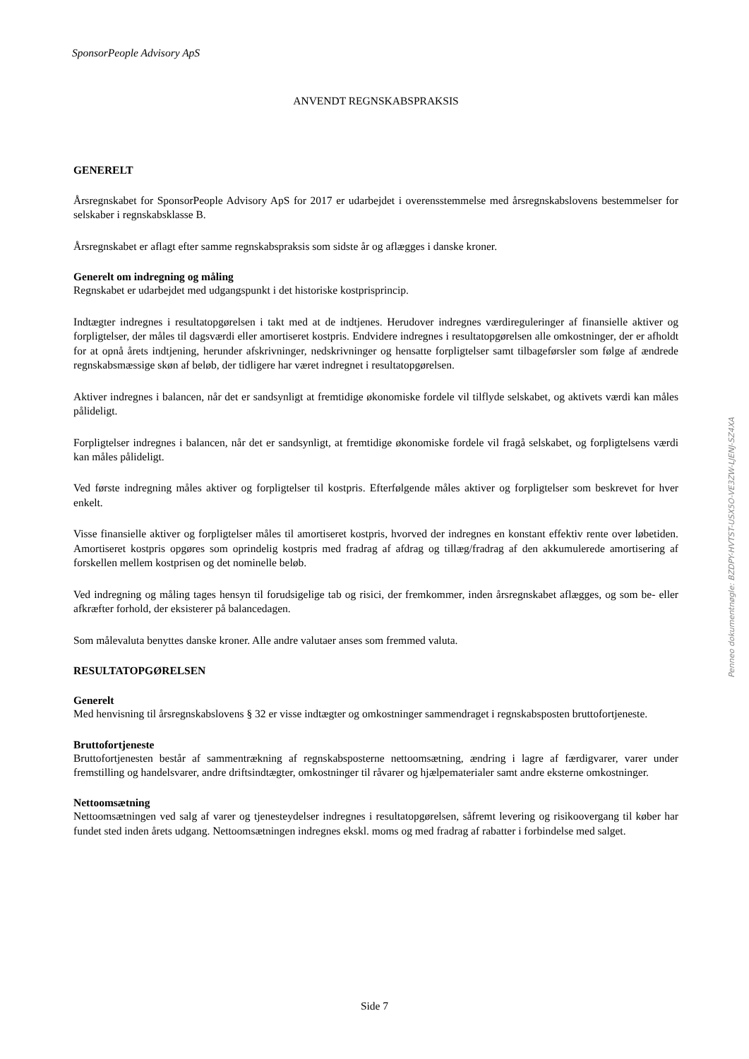SponsorPeople Advisory ApS
ANVENDT REGNSKABSPRAKSIS
GENERELT
Årsregnskabet for SponsorPeople Advisory ApS for 2017 er udarbejdet i overensstemmelse med årsregnskabslovens bestemmelser for selskaber i regnskabsklasse B.
Årsregnskabet er aflagt efter samme regnskabspraksis som sidste år og aflægges i danske kroner.
Generelt om indregning og måling
Regnskabet er udarbejdet med udgangspunkt i det historiske kostprisprincip.
Indtægter indregnes i resultatopgørelsen i takt med at de indtjenes. Herudover indregnes værdireguleringer af finansielle aktiver og forpligtelser, der måles til dagsværdi eller amortiseret kostpris. Endvidere indregnes i resultatopgørelsen alle omkostninger, der er afholdt for at opnå årets indtjening, herunder afskrivninger, nedskrivninger og hensatte forpligtelser samt tilbageførsler som følge af ændrede regnskabsmæssige skøn af beløb, der tidligere har været indregnet i resultatopgørelsen.
Aktiver indregnes i balancen, når det er sandsynligt at fremtidige økonomiske fordele vil tilflyde selskabet, og aktivets værdi kan måles pålideligt.
Forpligtelser indregnes i balancen, når det er sandsynligt, at fremtidige økonomiske fordele vil fragå selskabet, og forpligtelsens værdi kan måles pålideligt.
Ved første indregning måles aktiver og forpligtelser til kostpris. Efterfølgende måles aktiver og forpligtelser som beskrevet for hver enkelt.
Visse finansielle aktiver og forpligtelser måles til amortiseret kostpris, hvorved der indregnes en konstant effektiv rente over løbetiden. Amortiseret kostpris opgøres som oprindelig kostpris med fradrag af afdrag og tillæg/fradrag af den akkumulerede amortisering af forskellen mellem kostprisen og det nominelle beløb.
Ved indregning og måling tages hensyn til forudsigelige tab og risici, der fremkommer, inden årsregnskabet aflægges, og som be- eller afkræfter forhold, der eksisterer på balancedagen.
Som målevaluta benyttes danske kroner. Alle andre valutaer anses som fremmed valuta.
RESULTATOPGØRELSEN
Generelt
Med henvisning til årsregnskabslovens § 32 er visse indtægter og omkostninger sammendraget i regnskabsposten bruttofortjeneste.
Bruttofortjeneste
Bruttofortjenesten består af sammentrækning af regnskabsposterne nettoomsætning, ændring i lagre af færdigvarer, varer under fremstilling og handelsvarer, andre driftsindtægter, omkostninger til råvarer og hjælpematerialer samt andre eksterne omkostninger.
Nettoomsætning
Nettoomsætningen ved salg af varer og tjenesteydelser indregnes i resultatopgørelsen, såfremt levering og risikoovergang til køber har fundet sted inden årets udgang. Nettoomsætningen indregnes ekskl. moms og med fradrag af rabatter i forbindelse med salget.
Penneo dokumentnøgle: BZDPY-HVTST-USX5O-VE3ZW-LJENJ-SZ4XA
Side 7